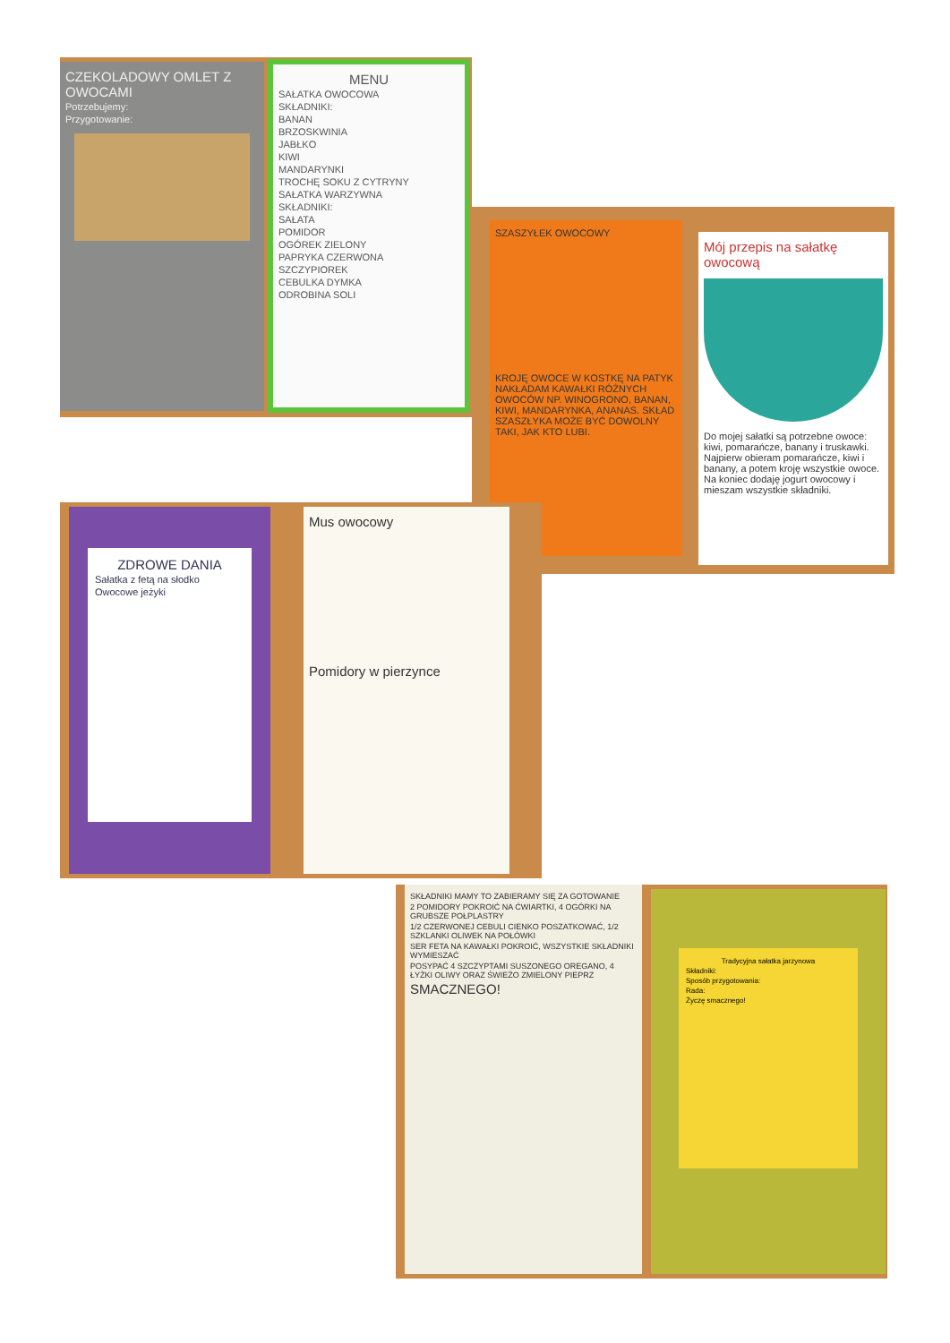CZEKOLADOWY OMLET Z OWOCAMI
Potrzebujemy:
Przygotowanie:
MENU
SAŁATKA OWOCOWA
SKŁADNIKI:
BANAN
BRZOSKWINIA
JABŁKO
KIWI
MANDARYNKI
TROCHĘ SOKU Z CYTRYNY
SAŁATKA WARZYWNA
SKŁADNIKI:
SAŁATA
POMIDOR
OGÓREK ZIELONY
PAPRYKA CZERWONA
SZCZYPIOREK
CEBULKA DYMKA
ODROBINA SOLI
SZASZYŁEK OWOCOWY
KROJĘ OWOCE W KOSTKĘ NA PATYK NAKŁADAM KAWAŁKI RÓŻNYCH OWOCÓW NP. WINOGRONO, BANAN, KIWI, MANDARYNKA, ANANAS. SKŁAD SZASZŁYKA MOŻE BYĆ DOWOLNY TAKI, JAK KTO LUBI.
Mój przepis na sałatkę owocową
Do mojej sałatki są potrzebne owoce: kiwi, pomarańcze, banany i truskawki. Najpierw obieram pomarańcze, kiwi i banany, a potem kroję wszystkie owoce. Na koniec dodaję jogurt owocowy i mieszam wszystkie składniki.
ZDROWE DANIA
Sałatka z fetą na słodko
Owocowe jeżyki
Mus owocowy
Pomidory w pierzynce
SKŁADNIKI MAMY TO ZABIERAMY SIĘ ZA GOTOWANIE
2 POMIDORY POKROIĆ NA ĆWIARTKI, 4 OGÓRKI NA GRUBSZE POŁPLASTRY
1/2 CZERWONEJ CEBULI CIENKO POSZATKOWAĆ, 1/2 SZKLANKI OLIWEK NA POŁÓWKI
SER FETA NA KAWAŁKI POKROIĆ, WSZYSTKIE SKŁADNIKI WYMIESZAĆ
POSYPAĆ 4 SZCZYPTAMI SUSZONEGO OREGANO, 4 ŁYŻKI OLIWY ORAZ ŚWIEŻO ZMIELONY PIEPRZ
SMACZNEGO!
Tradycyjna sałatka jarzynowa
Składniki:
Sposób przygotowania:
Rada:
Życzę smacznego!